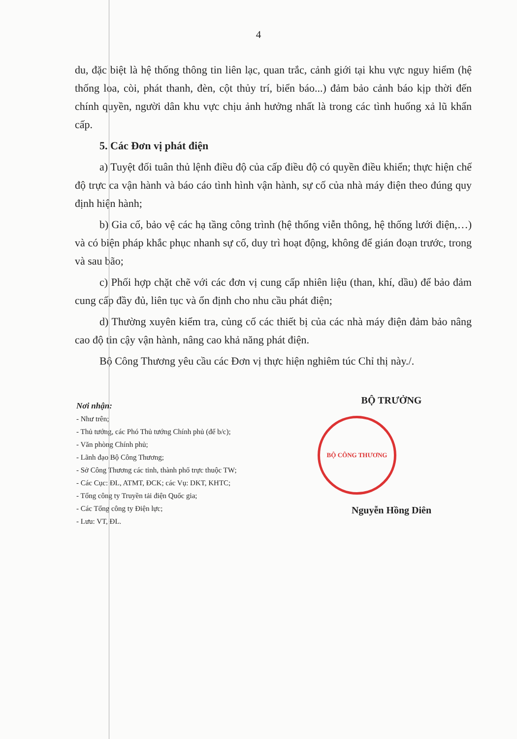4
du, đặc biệt là hệ thống thông tin liên lạc, quan trắc, cảnh giới tại khu vực nguy hiểm (hệ thống loa, còi, phát thanh, đèn, cột thủy trí, biển báo...) đảm bảo cảnh báo kịp thời đến chính quyền, người dân khu vực chịu ảnh hưởng nhất là trong các tình huống xả lũ khẩn cấp.
5. Các Đơn vị phát điện
a) Tuyệt đối tuân thủ lệnh điều độ của cấp điều độ có quyền điều khiển; thực hiện chế độ trực ca vận hành và báo cáo tình hình vận hành, sự cố của nhà máy điện theo đúng quy định hiện hành;
b) Gia cố, bảo vệ các hạ tầng công trình (hệ thống viễn thông, hệ thống lưới điện,…) và có biện pháp khắc phục nhanh sự cố, duy trì hoạt động, không để gián đoạn trước, trong và sau bão;
c) Phối hợp chặt chẽ với các đơn vị cung cấp nhiên liệu (than, khí, dầu) để bảo đảm cung cấp đầy đủ, liên tục và ổn định cho nhu cầu phát điện;
d) Thường xuyên kiểm tra, củng cố các thiết bị của các nhà máy điện đảm bảo nâng cao độ tin cậy vận hành, nâng cao khả năng phát điện.
Bộ Công Thương yêu cầu các Đơn vị thực hiện nghiêm túc Chỉ thị này./.
Nơi nhận:
- Như trên;
- Thủ tướng, các Phó Thủ tướng Chính phủ (để b/c);
- Văn phòng Chính phủ;
- Lãnh đạo Bộ Công Thương;
- Sở Công Thương các tỉnh, thành phố trực thuộc TW;
- Các Cục: ĐL, ATMT, ĐCK; các Vụ: DKT, KHTC;
- Tổng công ty Truyền tải điện Quốc gia;
- Các Tổng công ty Điện lực;
- Lưu: VT, ĐL.
BỘ TRƯỞNG
BỘ CÔNG THƯƠNG
Nguyễn Hồng Diên